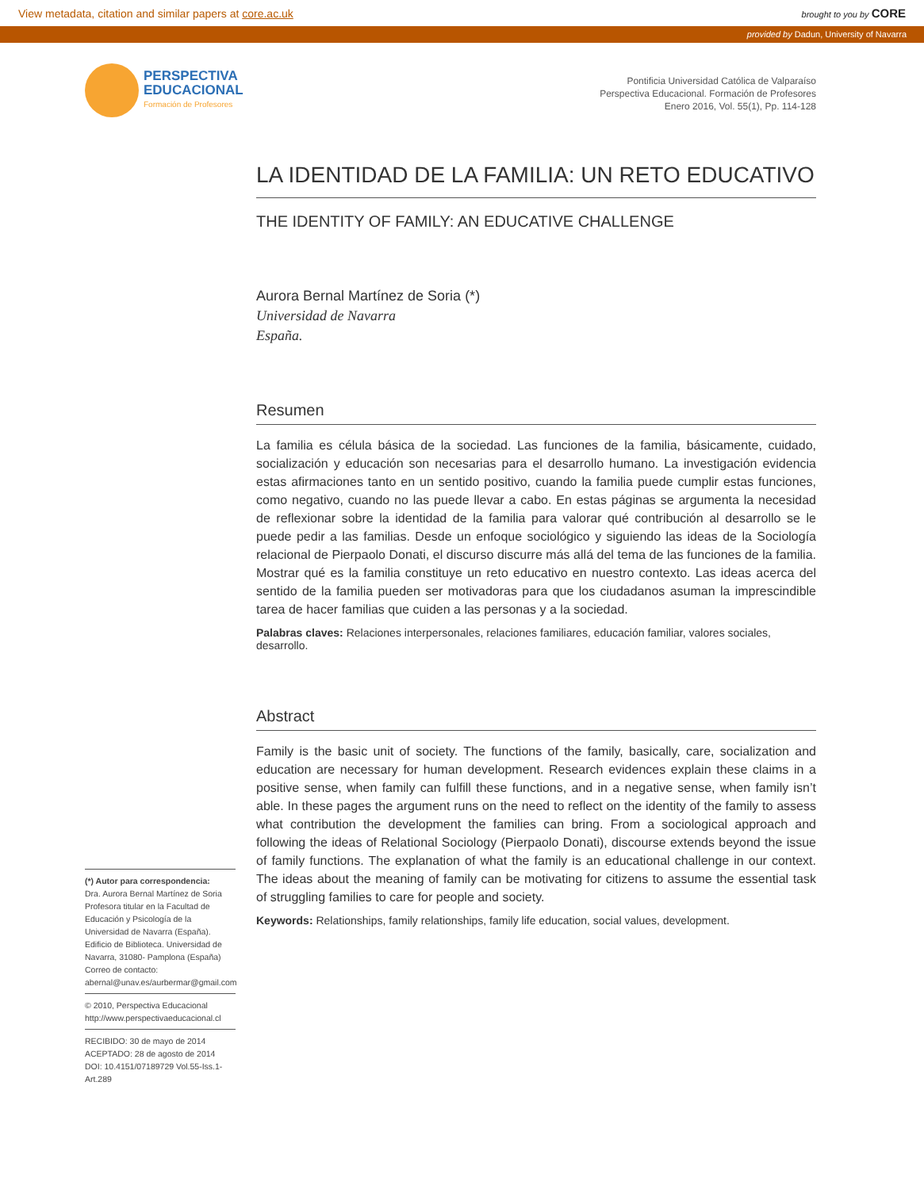View metadata, citation and similar papers at core.ac.uk brought to you by CORE
provided by Dadun, University of Navarra
PERSPECTIVA
EDUCACIONAL
Formación de Profesores
Pontificia Universidad Católica de Valparaíso
Perspectiva Educacional. Formación de Profesores
Enero 2016, Vol. 55(1), Pp. 114-128
LA IDENTIDAD DE LA FAMILIA: UN RETO EDUCATIVO
THE IDENTITY OF FAMILY: AN EDUCATIVE CHALLENGE
Aurora Bernal Martínez de Soria (*)
Universidad de Navarra
España.
Resumen
La familia es célula básica de la sociedad. Las funciones de la familia, básicamente, cuidado, socialización y educación son necesarias para el desarrollo humano. La investigación evidencia estas afirmaciones tanto en un sentido positivo, cuando la familia puede cumplir estas funciones, como negativo, cuando no las puede llevar a cabo. En estas páginas se argumenta la necesidad de reflexionar sobre la identidad de la familia para valorar qué contribución al desarrollo se le puede pedir a las familias. Desde un enfoque sociológico y siguiendo las ideas de la Sociología relacional de Pierpaolo Donati, el discurso discurre más allá del tema de las funciones de la familia. Mostrar qué es la familia constituye un reto educativo en nuestro contexto. Las ideas acerca del sentido de la familia pueden ser motivadoras para que los ciudadanos asuman la imprescindible tarea de hacer familias que cuiden a las personas y a la sociedad.
Palabras claves: Relaciones interpersonales, relaciones familiares, educación familiar, valores sociales, desarrollo.
Abstract
Family is the basic unit of society. The functions of the family, basically, care, socialization and education are necessary for human development. Research evidences explain these claims in a positive sense, when family can fulfill these functions, and in a negative sense, when family isn’t able. In these pages the argument runs on the need to reflect on the identity of the family to assess what contribution the development the families can bring. From a sociological approach and following the ideas of Relational Sociology (Pierpaolo Donati), discourse extends beyond the issue of family functions. The explanation of what the family is an educational challenge in our context. The ideas about the meaning of family can be motivating for citizens to assume the essential task of struggling families to care for people and society.
Keywords: Relationships, family relationships, family life education, social values, development.
(*) Autor para correspondencia:
Dra. Aurora Bernal Martínez de Soria
Profesora titular en la Facultad de Educación y Psicología de la Universidad de Navarra (España).
Edificio de Biblioteca. Universidad de Navarra, 31080- Pamplona (España)
Correo de contacto:
abernal@unav.es/aurbermar@gmail.com
© 2010, Perspectiva Educacional
http://www.perspectivaeducacional.cl
RECIBIDO: 30 de mayo de 2014
ACEPTADO: 28 de agosto de 2014
DOI: 10.4151/07189729 Vol.55-Iss.1-Art.289